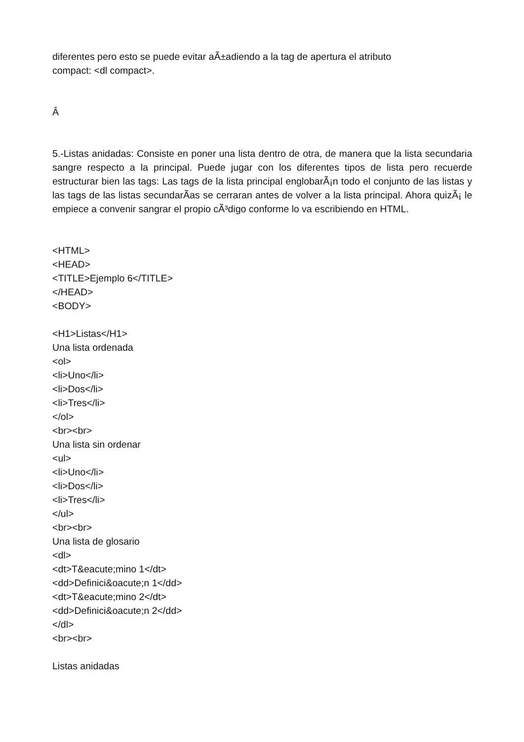diferentes pero esto se puede evitar aÃ±adiendo a la tag de apertura el atributo
compact: <dl compact>.
Â
5.-Listas anidadas: Consiste en poner una lista dentro de otra, de manera que la lista secundaria sangre respecto a la principal. Puede jugar con los diferentes tipos de lista pero recuerde estructurar bien las tags: Las tags de la lista principal englobarÃ¡n todo el conjunto de las listas y las tags de las listas secundarÃ­as se cerraran antes de volver a la lista principal. Ahora quizÃ¡ le empiece a convenir sangrar el propio cÃ³digo conforme lo va escribiendo en HTML.
<HTML>
<HEAD>
<TITLE>Ejemplo 6</TITLE>
</HEAD>
<BODY>
<H1>Listas</H1>
Una lista ordenada
<ol>
<li>Uno</li>
<li>Dos</li>
<li>Tres</li>
</ol>
<br><br>
Una lista sin ordenar
<ul>
<li>Uno</li>
<li>Dos</li>
<li>Tres</li>
</ul>
<br><br>
Una lista de glosario
<dl>
<dt>T&eacute;mino 1</dt>
<dd>Definici&oacute;n 1</dd>
<dt>T&eacute;mino 2</dt>
<dd>Definici&oacute;n 2</dd>
</dl>
<br><br>
Listas anidadas